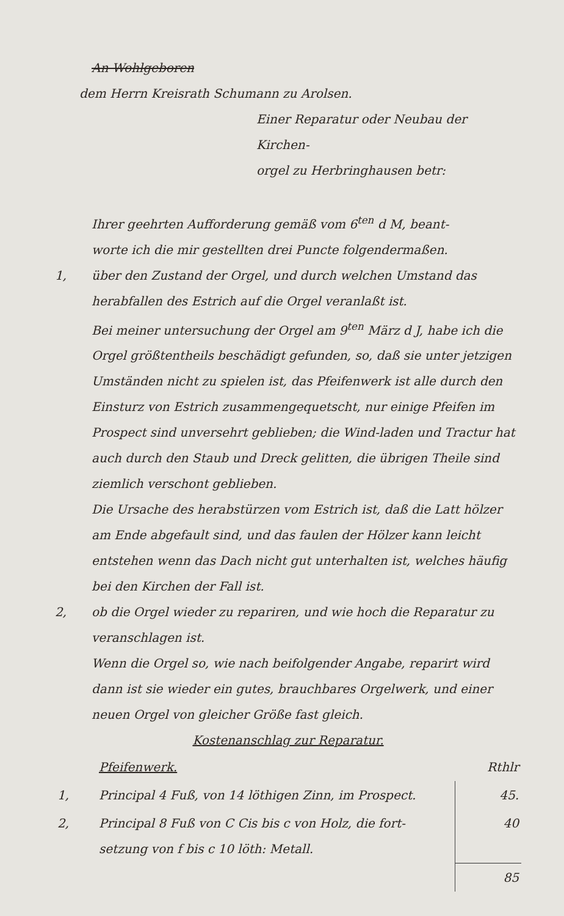An Wohlgeboren
dem Herrn Kreisrath Schumann zu Arolsen.
Einer Reparatur oder Neubau der Kirchen-
orgel zu Herbringhausen betr:
Ihrer geehrten Aufforderung gemäß vom 6<sup>ten</sup> d M, beant-
worte ich die mir gestellten drei Puncte folgendermaßen.
1, über den Zustand der Orgel, und durch welchen Umstand das herabfallen des Estrich auf die Orgel veranlaßt ist.
Bei meiner untersuchung der Orgel am 9<sup>ten</sup> März d J, habe ich die Orgel größtentheils beschädigt gefunden, so, daß sie unter jetzigen Umständen nicht zu spielen ist, das Pfeifenwerk ist alle durch den Einsturz von Estrich zusammengequetscht, nur einige Pfeifen im Prospect sind unversehrt geblieben; die Wind-laden und Tractur hat auch durch den Staub und Dreck gelitten, die übrigen Theile sind ziemlich verschont geblieben.
Die Ursache des herabstürzen vom Estrich ist, daß die Latt hölzer am Ende abgefault sind, und das faulen der Hölzer kann leicht entstehen wenn das Dach nicht gut unterhalten ist, welches häufig bei den Kirchen der Fall ist.
2, ob die Orgel wieder zu repariren, und wie hoch die Reparatur zu veranschlagen ist.
Wenn die Orgel so, wie nach beifolgender Angabe, reparirt wird dann ist sie wieder ein gutes, brauchbares Orgelwerk, und einer neuen Orgel von gleicher Größe fast gleich.
Kostenanschlag zur Reparatur.
| | Pfeifenwerk. | Rthlr |
| 1, | Principal 4 Fuß, von 14 löthigen Zinn, im Prospect. | 45. |
| 2, | Principal 8 Fuß von C Cis bis c von Holz, die fort-setzung von f bis c 10 löth: Metall. | 40 |
| | | 85 |